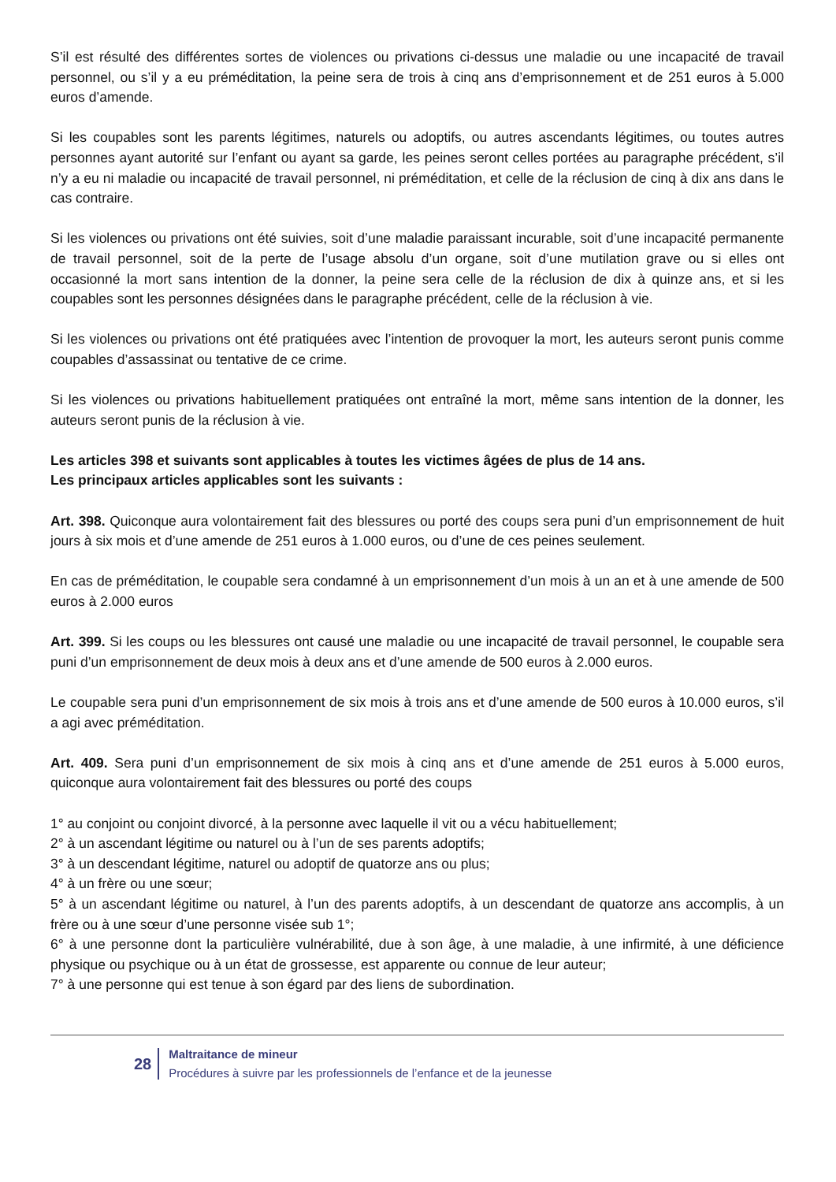S’il est résulté des différentes sortes de violences ou privations ci-dessus une maladie ou une incapacité de travail personnel, ou s’il y a eu préméditation, la peine sera de trois à cinq ans d’emprisonnement et de 251 euros à 5.000 euros d’amende.
Si les coupables sont les parents légitimes, naturels ou adoptifs, ou autres ascendants légitimes, ou toutes autres personnes ayant autorité sur l’enfant ou ayant sa garde, les peines seront celles portées au paragraphe précédent, s’il n’y a eu ni maladie ou incapacité de travail personnel, ni préméditation, et celle de la réclusion de cinq à dix ans dans le cas contraire.
Si les violences ou privations ont été suivies, soit d’une maladie paraissant incurable, soit d’une incapacité permanente de travail personnel, soit de la perte de l’usage absolu d’un organe, soit d’une mutilation grave ou si elles ont occasionné la mort sans intention de la donner, la peine sera celle de la réclusion de dix à quinze ans, et si les coupables sont les personnes désignées dans le paragraphe précédent, celle de la réclusion à vie.
Si les violences ou privations ont été pratiquées avec l’intention de provoquer la mort, les auteurs seront punis comme coupables d’assassinat ou tentative de ce crime.
Si les violences ou privations habituellement pratiquées ont entraîné la mort, même sans intention de la donner, les auteurs seront punis de la réclusion à vie.
Les articles 398 et suivants sont applicables à toutes les victimes âgées de plus de 14 ans.
Les principaux articles applicables sont les suivants :
Art. 398. Quiconque aura volontairement fait des blessures ou porté des coups sera puni d’un emprisonnement de huit jours à six mois et d’une amende de 251 euros à 1.000 euros, ou d’une de ces peines seulement.
En cas de préméditation, le coupable sera condamné à un emprisonnement d’un mois à un an et à une amende de 500 euros à 2.000 euros
Art. 399. Si les coups ou les blessures ont causé une maladie ou une incapacité de travail personnel, le coupable sera puni d’un emprisonnement de deux mois à deux ans et d’une amende de 500 euros à 2.000 euros.
Le coupable sera puni d’un emprisonnement de six mois à trois ans et d’une amende de 500 euros à 10.000 euros, s’il a agi avec préméditation.
Art. 409. Sera puni d’un emprisonnement de six mois à cinq ans et d’une amende de 251 euros à 5.000 euros, quiconque aura volontairement fait des blessures ou porté des coups
1° au conjoint ou conjoint divorcé, à la personne avec laquelle il vit ou a vécu habituellement;
2° à un ascendant légitime ou naturel ou à l’un de ses parents adoptifs;
3° à un descendant légitime, naturel ou adoptif de quatorze ans ou plus;
4° à un frère ou une sœur;
5° à un ascendant légitime ou naturel, à l’un des parents adoptifs, à un descendant de quatorze ans accomplis, à un frère ou à une sœur d’une personne visée sub 1°;
6° à une personne dont la particulière vulnérabilité, due à son âge, à une maladie, à une infirmité, à une déficience physique ou psychique ou à un état de grossesse, est apparente ou connue de leur auteur;
7° à une personne qui est tenue à son égard par des liens de subordination.
28
Maltraitance de mineur
Procédures à suivre par les professionnels de l’enfance et de la jeunesse